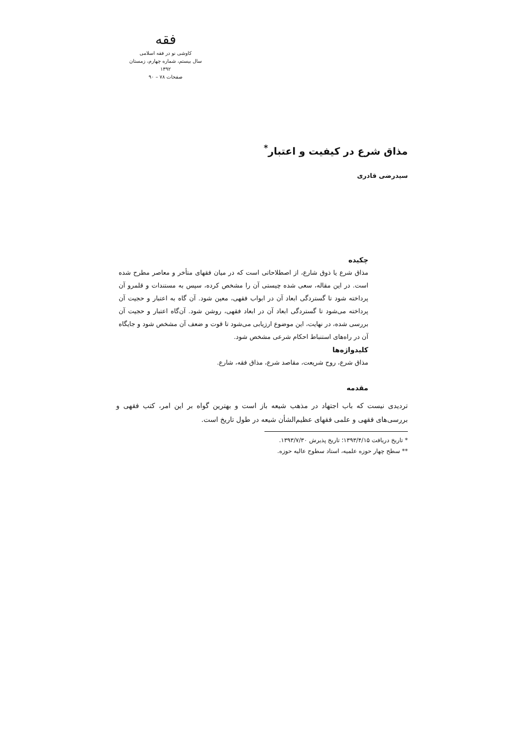فقه
کاوشی نو در فقه اسلامی
سال بیستم، شماره چهارم، زمستان ۱۳۹۲
صفحات ۷۸ – ۹۰
مذاق شرع در کیفیت و اعتبار<sup>*</sup>
سیدرضی قادری
چکیده
مذاق شرع یا ذوق شارع، از اصطلاحاتی است که در میان فقهای متأخر و معاصر مطرح شده است. در این مقاله، سعی شده چیستی آن را مشخص کرده، سپس به مستندات و قلمرو آن پرداخته شود تا گستردگی ابعاد آن در ابواب فقهی، معین شود. آن گاه به اعتبار و حجیت آن پرداخته می‌شود تا گستردگی ابعاد آن در ابعاد فقهی، روشن شود. آن‌گاه اعتبار و حجیت آن بررسی شده، در نهایت، این موضوع ارزیابی می‌شود تا قوت و ضعف آن مشخص شود و جایگاه آن در راه‌های استنباط احکام شرعی مشخص شود.
کلیدواژه‌ها
مذاق شرع، روح شریعت، مقاصد شرع، مذاق فقه، شارع.
مقدمه
تردیدی نیست که باب اجتهاد در مذهب شیعه باز است و بهترین گواه بر این امر، کتب فقهی و بررسی‌های فقهی و علمی فقهای عظیم‌الشأن شیعه در طول تاریخ است.
* تاریخ دریافت ۱۳۹۳/۴/۱۵؛ تاریخ پذیرش ۱۳۹۳/۷/۳۰.
** سطح چهار حوزه علمیه، استاد سطوح عالیه حوزه.